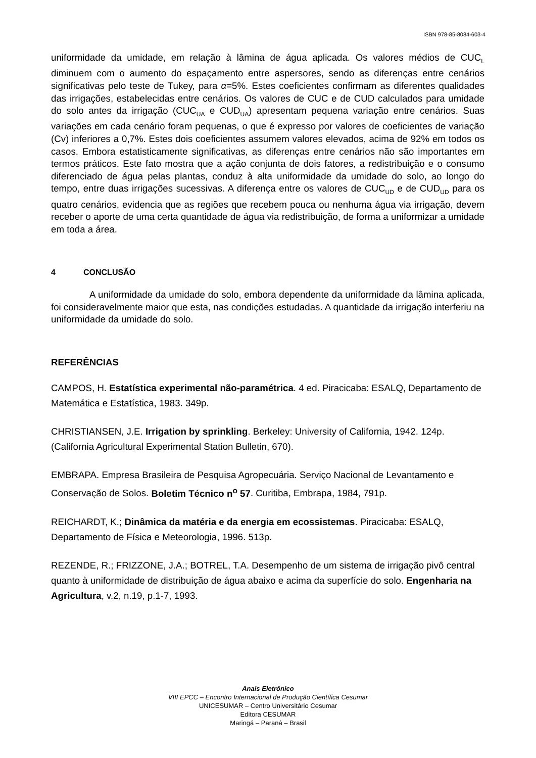ISBN 978-85-8084-603-4
uniformidade da umidade, em relação à lâmina de água aplicada. Os valores médios de CUC<sub>L</sub> diminuem com o aumento do espaçamento entre aspersores, sendo as diferenças entre cenários significativas pelo teste de Tukey, para α=5%. Estes coeficientes confirmam as diferentes qualidades das irrigações, estabelecidas entre cenários. Os valores de CUC e de CUD calculados para umidade do solo antes da irrigação (CUC<sub>UA</sub> e CUD<sub>UA</sub>) apresentam pequena variação entre cenários. Suas variações em cada cenário foram pequenas, o que é expresso por valores de coeficientes de variação (Cv) inferiores a 0,7%. Estes dois coeficientes assumem valores elevados, acima de 92% em todos os casos. Embora estatisticamente significativas, as diferenças entre cenários não são importantes em termos práticos. Este fato mostra que a ação conjunta de dois fatores, a redistribuição e o consumo diferenciado de água pelas plantas, conduz à alta uniformidade da umidade do solo, ao longo do tempo, entre duas irrigações sucessivas. A diferença entre os valores de CUC<sub>UD</sub> e de CUD<sub>UD</sub> para os quatro cenários, evidencia que as regiões que recebem pouca ou nenhuma água via irrigação, devem receber o aporte de uma certa quantidade de água via redistribuição, de forma a uniformizar a umidade em toda a área.
4 CONCLUSÃO
A uniformidade da umidade do solo, embora dependente da uniformidade da lâmina aplicada, foi consideravelmente maior que esta, nas condições estudadas. A quantidade da irrigação interferiu na uniformidade da umidade do solo.
REFERÊNCIAS
CAMPOS, H. Estatística experimental não-paramétrica. 4 ed. Piracicaba: ESALQ, Departamento de Matemática e Estatística, 1983. 349p.
CHRISTIANSEN, J.E. Irrigation by sprinkling. Berkeley: University of California, 1942. 124p. (California Agricultural Experimental Station Bulletin, 670).
EMBRAPA. Empresa Brasileira de Pesquisa Agropecuária. Serviço Nacional de Levantamento e Conservação de Solos. Boletim Técnico n<sup>o</sup> 57. Curitiba, Embrapa, 1984, 791p.
REICHARDT, K.; Dinâmica da matéria e da energia em ecossistemas. Piracicaba: ESALQ, Departamento de Física e Meteorologia, 1996. 513p.
REZENDE, R.; FRIZZONE, J.A.; BOTREL, T.A. Desempenho de um sistema de irrigação pivô central quanto à uniformidade de distribuição de água abaixo e acima da superfície do solo. Engenharia na Agricultura, v.2, n.19, p.1-7, 1993.
Anais Eletrônico
VIII EPCC – Encontro Internacional de Produção Científica Cesumar
UNICESUMAR – Centro Universitário Cesumar
Editora CESUMAR
Maringá – Paraná – Brasil